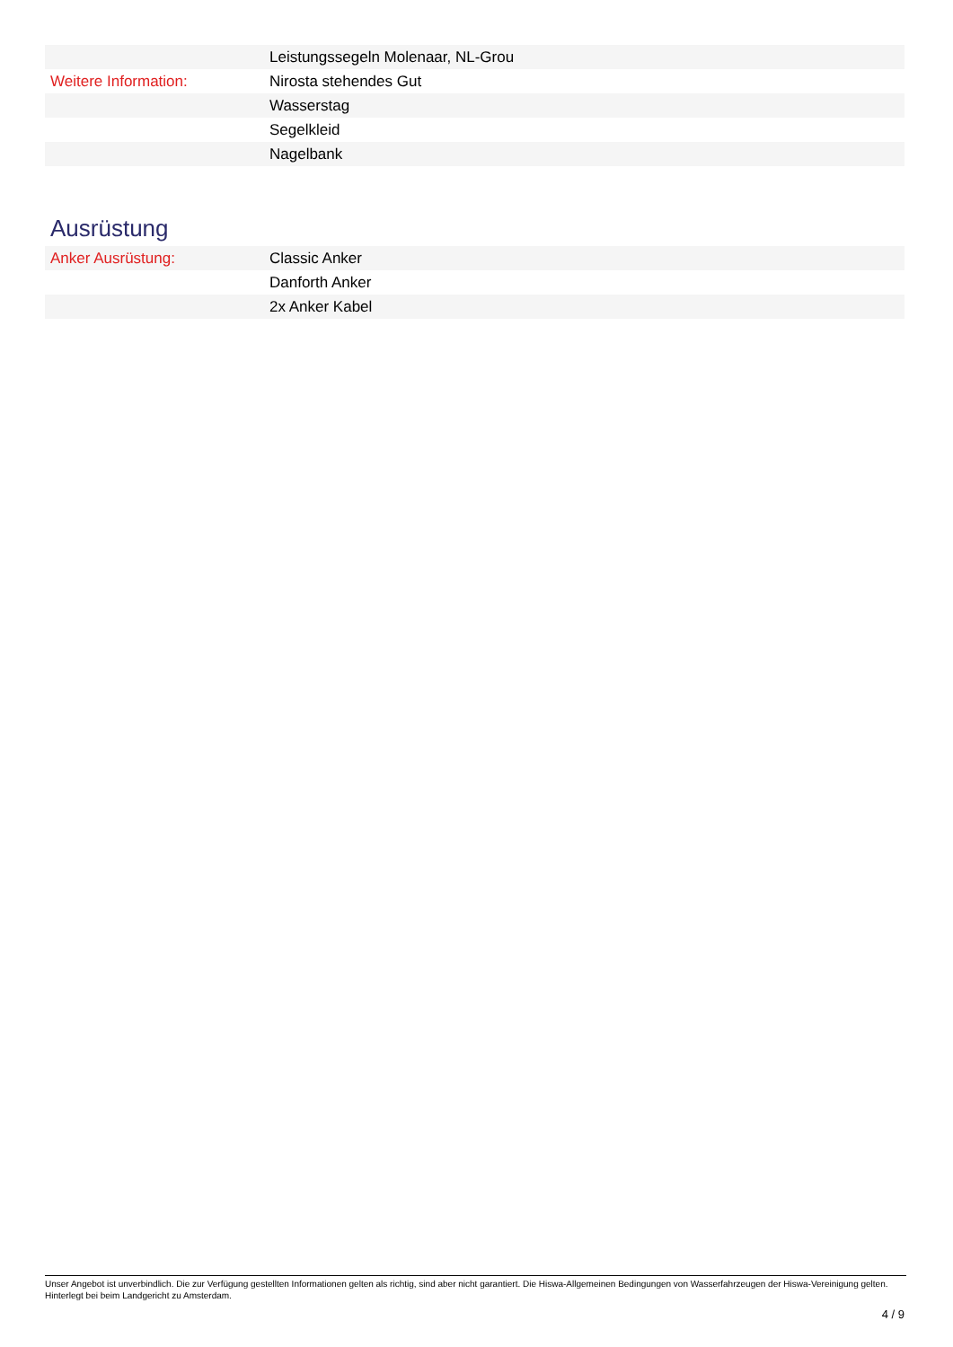| | Leistungssegeln Molenaar, NL-Grou |
| Weitere Information: | Nirosta stehendes Gut |
| | Wasserstag |
| | Segelkleid |
| | Nagelbank |
Ausrüstung
| Anker Ausrüstung: | Classic Anker |
| | Danforth Anker |
| | 2x Anker Kabel |
Unser Angebot ist unverbindlich. Die zur Verfügung gestellten Informationen gelten als richtig, sind aber nicht garantiert. Die Hiswa-Allgemeinen Bedingungen von Wasserfahrzeugen der Hiswa-Vereinigung gelten. Hinterlegt bei beim Landgericht zu Amsterdam.
4 / 9